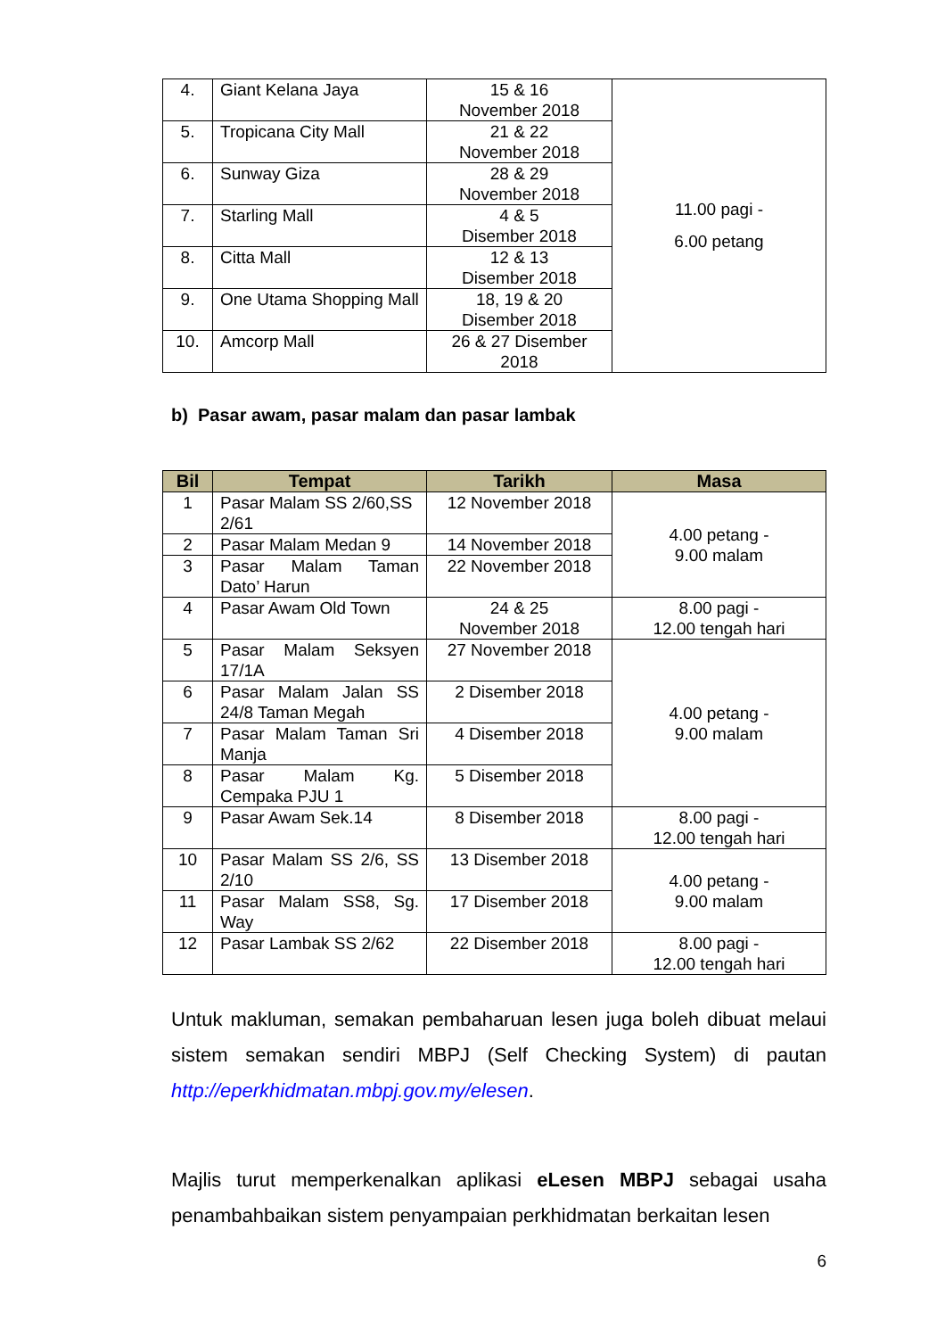| 4. | Giant Kelana Jaya | 15 & 16 November 2018 | 11.00 pagi - 6.00 petang |
| 5. | Tropicana City Mall | 21 & 22 November 2018 | |
| 6. | Sunway Giza | 28 & 29 November 2018 | |
| 7. | Starling Mall | 4 & 5 Disember 2018 | |
| 8. | Citta Mall | 12 & 13 Disember 2018 | |
| 9. | One Utama Shopping Mall | 18, 19 & 20 Disember 2018 | |
| 10. | Amcorp Mall | 26 & 27 Disember 2018 | |
b) Pasar awam, pasar malam dan pasar lambak
| Bil | Tempat | Tarikh | Masa |
| --- | --- | --- | --- |
| 1 | Pasar Malam SS 2/60,SS 2/61 | 12 November 2018 | 4.00 petang - 9.00 malam |
| 2 | Pasar Malam Medan 9 | 14 November 2018 | |
| 3 | Pasar Malam Taman Dato’ Harun | 22 November 2018 | |
| 4 | Pasar Awam Old Town | 24 & 25 November 2018 | 8.00 pagi - 12.00 tengah hari |
| 5 | Pasar Malam Seksyen 17/1A | 27 November 2018 | 4.00 petang - 9.00 malam |
| 6 | Pasar Malam Jalan SS 24/8 Taman Megah | 2 Disember 2018 | |
| 7 | Pasar Malam Taman Sri Manja | 4 Disember 2018 | |
| 8 | Pasar Malam Kg. Cempaka PJU 1 | 5 Disember 2018 | |
| 9 | Pasar Awam Sek.14 | 8 Disember 2018 | 8.00 pagi - 12.00 tengah hari |
| 10 | Pasar Malam SS 2/6, SS 2/10 | 13 Disember 2018 | 4.00 petang - 9.00 malam |
| 11 | Pasar Malam SS8, Sg. Way | 17 Disember 2018 | |
| 12 | Pasar Lambak SS 2/62 | 22 Disember 2018 | 8.00 pagi - 12.00 tengah hari |
Untuk makluman, semakan pembaharuan lesen juga boleh dibuat melaui sistem semakan sendiri MBPJ (Self Checking System) di pautan http://eperkhidmatan.mbpj.gov.my/elesen.
Majlis turut memperkenalkan aplikasi eLesen MBPJ sebagai usaha penambahbaikan sistem penyampaian perkhidmatan berkaitan lesen
6